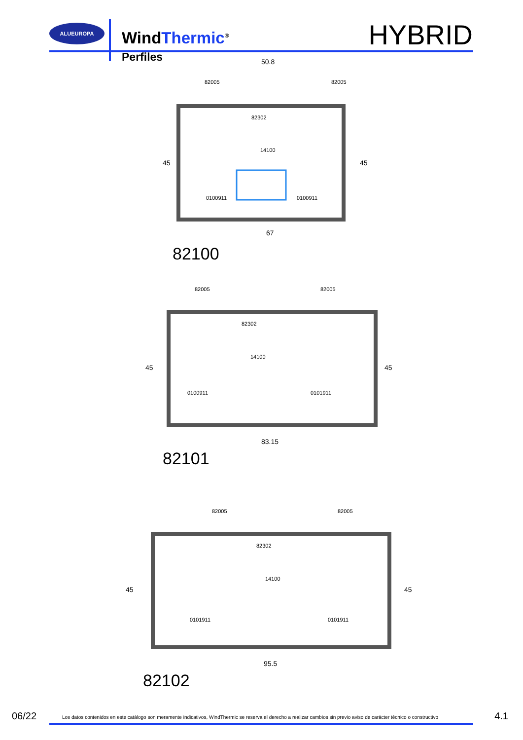ALUEUROPA
WindThermic<sup>®</sup> HYBRID
Perfiles
50.8
82005
82005
82302
14100
45
45
67
0100911
0100911
82100
82005
82005
82302
14100
45
45
83.15
0100911
0101911
82101
82005
82005
82302
14100
45
45
95.5
0101911
0101911
82102
06/22 Los datos contenidos en este catálogo son meramente indicativos, WindThermic se reserva el derecho a realizar cambios sin previo aviso de carácter técnico o constructivo 4.1